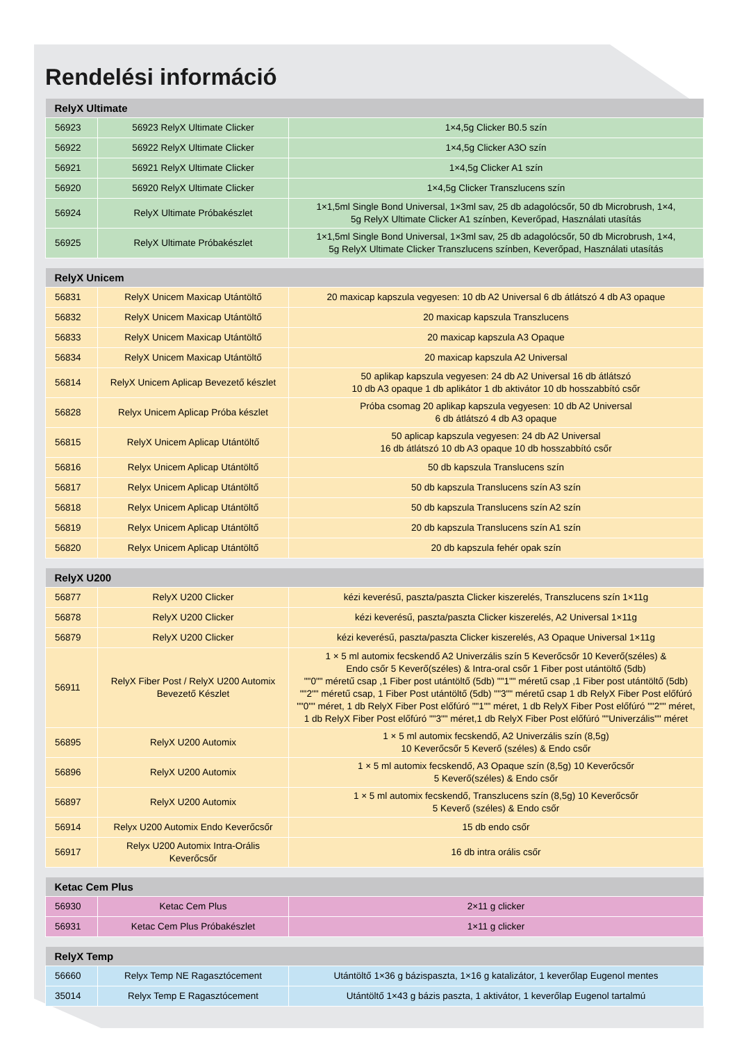Rendelési információ
| RelyX Ultimate | | |
| --- | --- | --- |
| 56923 | 56923 RelyX Ultimate Clicker | 1×4,5g Clicker B0.5 szín |
| 56922 | 56922 RelyX Ultimate Clicker | 1×4,5g Clicker A3O szín |
| 56921 | 56921 RelyX Ultimate Clicker | 1×4,5g Clicker A1 szín |
| 56920 | 56920 RelyX Ultimate Clicker | 1×4,5g Clicker Transzlucens szín |
| 56924 | RelyX Ultimate Próbakészlet | 1×1,5ml Single Bond Universal, 1×3ml sav, 25 db adagolócsőr, 50 db Microbrush, 1×4, 5g RelyX Ultimate Clicker A1 színben, Keverőpad, Használati utasítás |
| 56925 | RelyX Ultimate Próbakészlet | 1×1,5ml Single Bond Universal, 1×3ml sav, 25 db adagolócsőr, 50 db Microbrush, 1×4, 5g RelyX Ultimate Clicker Transzlucens színben, Keverőpad, Használati utasítás |
| RelyX Unicem | | |
| --- | --- | --- |
| 56831 | RelyX Unicem Maxicap Utántöltő | 20 maxicap kapszula vegyesen: 10 db A2 Universal 6 db átlátszó 4 db A3 opaque |
| 56832 | RelyX Unicem Maxicap Utántöltő | 20 maxicap kapszula Transzlucens |
| 56833 | RelyX Unicem Maxicap Utántöltő | 20 maxicap kapszula A3 Opaque |
| 56834 | RelyX Unicem Maxicap Utántöltő | 20 maxicap kapszula A2 Universal |
| 56814 | RelyX Unicem Aplicap Bevezető készlet | 50 aplikap kapszula vegyesen: 24 db A2 Universal 16 db átlátszó 10 db A3 opaque 1 db aplikátor 1 db aktivátor 10 db hosszabbító csőr |
| 56828 | Relyx Unicem Aplicap Próba készlet | Próba csomag 20 aplikap kapszula vegyesen: 10 db A2 Universal 6 db átlátszó 4 db A3 opaque |
| 56815 | RelyX Unicem Aplicap Utántöltő | 50 aplicap kapszula vegyesen: 24 db A2 Universal 16 db átlátszó 10 db A3 opaque 10 db hosszabbító csőr |
| 56816 | Relyx Unicem Aplicap Utántöltő | 50 db kapszula Translucens szín |
| 56817 | Relyx Unicem Aplicap Utántöltő | 50 db kapszula Translucens szín A3 szín |
| 56818 | Relyx Unicem Aplicap Utántöltő | 50 db kapszula Translucens szín A2 szín |
| 56819 | Relyx Unicem Aplicap Utántöltő | 20 db kapszula Translucens szín A1 szín |
| 56820 | Relyx Unicem Aplicap Utántöltő | 20 db kapszula fehér opak szín |
| RelyX U200 | | |
| --- | --- | --- |
| 56877 | RelyX U200 Clicker | kézi keverésű, paszta/paszta Clicker kiszerelés, Transzlucens szín 1×11g |
| 56878 | RelyX U200 Clicker | kézi keverésű, paszta/paszta Clicker kiszerelés, A2 Universal 1×11g |
| 56879 | RelyX U200 Clicker | kézi keverésű, paszta/paszta Clicker kiszerelés, A3 Opaque Universal 1×11g |
| 56911 | RelyX Fiber Post / RelyX U200 Automix Bevezető Készlet | 1 × 5 ml automix fecskendő A2 Univerzális szín 5 Keverőcsőr 10 Keverő(széles) & Endo csőr 5 Keverő(széles) & Intra-oral csőr 1 Fiber post utántöltő (5db) ""0"" méretű csap ,1 Fiber post utántöltő (5db) ""1"" méretű csap ,1 Fiber post utántöltő (5db) ""2"" méretű csap, 1 Fiber Post utántöltő (5db) ""3"" méretű csap 1 db RelyX Fiber Post előfúró ""0"" méret, 1 db RelyX Fiber Post előfúró ""1"" méret, 1 db RelyX Fiber Post előfúró ""2"" méret, 1 db RelyX Fiber Post előfúró ""3"" méret,1 db RelyX Fiber Post előfúró ""Univerzális"" méret |
| 56895 | RelyX U200 Automix | 1 × 5 ml automix fecskendő, A2 Univerzális szín (8,5g) 10 Keverőcsőr 5 Keverő (széles) & Endo csőr |
| 56896 | RelyX U200 Automix | 1 × 5 ml automix fecskendő, A3 Opaque szín (8,5g) 10 Keverőcsőr 5 Keverő(széles) & Endo csőr |
| 56897 | RelyX U200 Automix | 1 × 5 ml automix fecskendő, Transzlucens szín (8,5g) 10 Keverőcsőr 5 Keverő (széles) & Endo csőr |
| 56914 | Relyx U200 Automix Endo Keverőcsőr | 15 db endo csőr |
| 56917 | Relyx U200 Automix Intra-Orális Keverőcsőr | 16 db intra orális csőr |
| Ketac Cem Plus | | |
| --- | --- | --- |
| 56930 | Ketac Cem Plus | 2×11 g clicker |
| 56931 | Ketac Cem Plus Próbakészlet | 1×11 g clicker |
| RelyX Temp | | |
| --- | --- | --- |
| 56660 | Relyx Temp NE Ragasztócement | Utántöltő 1×36 g bázispaszta, 1×16 g katalizátor, 1 keverőlap Eugenol mentes |
| 35014 | Relyx Temp E Ragasztócement | Utántöltő 1×43 g bázis paszta, 1 aktivátor, 1 keverőlap Eugenol tartalmú |